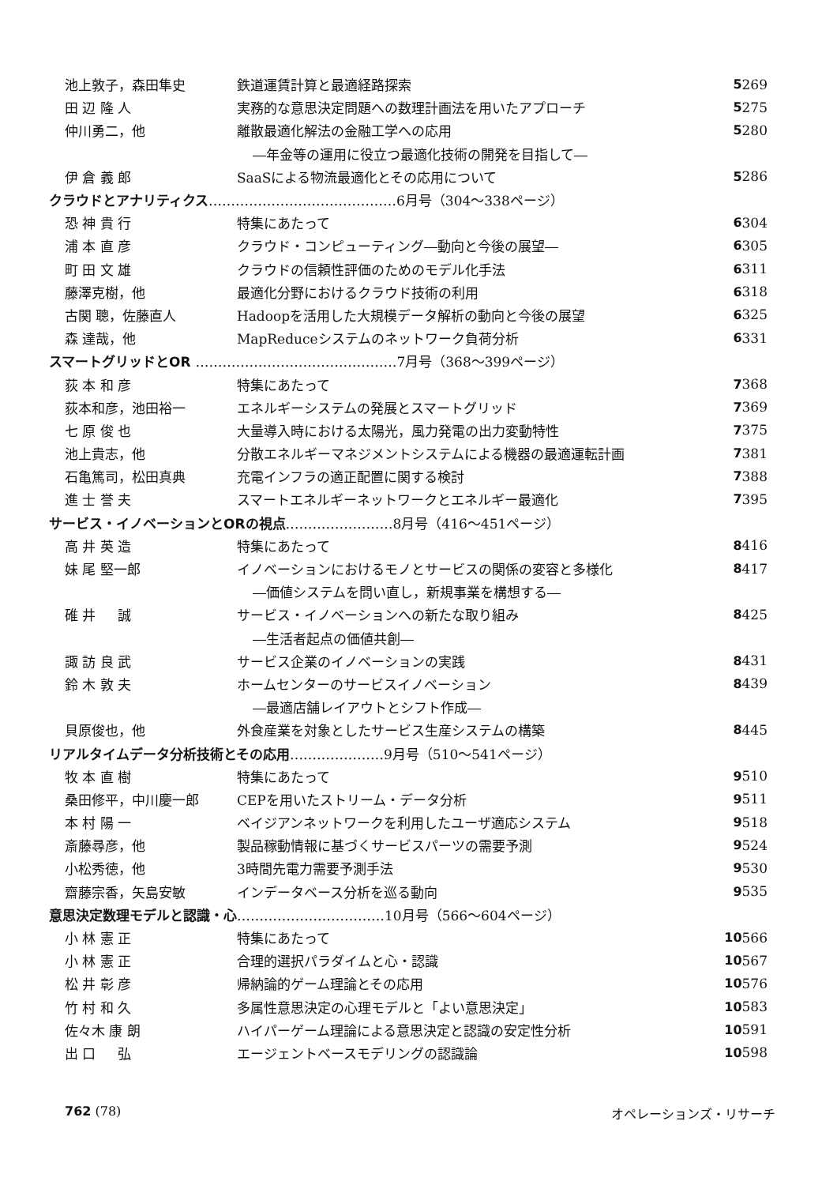| 池上敦子，森田隼史 | 鉄道運賃計算と最適経路探索 | 5 | 269 |
| 田 辺 隆 人 | 実務的な意思決定問題への数理計画法を用いたアプローチ | 5 | 275 |
| 仲川勇二，他 | 離散最適化解法の金融工学への応用 | 5 | 280 |
| | ―年金等の運用に役立つ最適化技術の開発を目指して― | | |
| 伊 倉 義 郎 | SaaSによる物流最適化とその応用について | 5 | 286 |
| クラウドとアナリティクス ……………………………………6月号（304～338ページ） | | | |
| 恐 神 貴 行 | 特集にあたって | 6 | 304 |
| 浦 本 直 彦 | クラウド・コンピューティング―動向と今後の展望― | 6 | 305 |
| 町 田 文 雄 | クラウドの信頼性評価のためのモデル化手法 | 6 | 311 |
| 藤澤克樹，他 | 最適化分野におけるクラウド技術の利用 | 6 | 318 |
| 古関 聰，佐藤直人 | Hadoopを活用した大規模データ解析の動向と今後の展望 | 6 | 325 |
| 森 達哉，他 | MapReduceシステムのネットワーク負荷分析 | 6 | 331 |
| スマートグリッドとOR ………………………………………7月号（368～399ページ） | | | |
| 荻 本 和 彦 | 特集にあたって | 7 | 368 |
| 荻本和彦，池田裕一 | エネルギーシステムの発展とスマートグリッド | 7 | 369 |
| 七 原 俊 也 | 大量導入時における太陽光，風力発電の出力変動特性 | 7 | 375 |
| 池上貴志，他 | 分散エネルギーマネジメントシステムによる機器の最適運転計画 | 7 | 381 |
| 石亀篤司，松田真典 | 充電インフラの適正配置に関する検討 | 7 | 388 |
| 進 士 誉 夫 | スマートエネルギーネットワークとエネルギー最適化 | 7 | 395 |
| サービス・イノベーションとORの視点 ……………………8月号（416～451ページ） | | | |
| 高 井 英 造 | 特集にあたって | 8 | 416 |
| 妹 尾 堅一郎 | イノベーションにおけるモノとサービスの関係の変容と多様化 | 8 | 417 |
| | ―価値システムを問い直し，新規事業を構想する― | | |
| 碓 井 誠 | サービス・イノベーションへの新たな取り組み | 8 | 425 |
| | ―生活者起点の価値共創― | | |
| 諏 訪 良 武 | サービス企業のイノベーションの実践 | 8 | 431 |
| 鈴 木 敦 夫 | ホームセンターのサービスイノベーション | 8 | 439 |
| | ―最適店舗レイアウトとシフト作成― | | |
| 貝原俊也，他 | 外食産業を対象としたサービス生産システムの構築 | 8 | 445 |
| リアルタイムデータ分析技術とその応用 …………………9月号（510～541ページ） | | | |
| 牧 本 直 樹 | 特集にあたって | 9 | 510 |
| 桑田修平，中川慶一郎 | CEPを用いたストリーム・データ分析 | 9 | 511 |
| 本 村 陽 一 | ベイジアンネットワークを利用したユーザ適応システム | 9 | 518 |
| 斎藤尋彦，他 | 製品稼動情報に基づくサービスパーツの需要予測 | 9 | 524 |
| 小松秀徳，他 | 3時間先電力需要予測手法 | 9 | 530 |
| 齋藤宗香，矢島安敏 | インデータベース分析を巡る動向 | 9 | 535 |
| 意思決定数理モデルと認識・心 ……………………………10月号（566～604ページ） | | | |
| 小 林 憲 正 | 特集にあたって | 10 | 566 |
| 小 林 憲 正 | 合理的選択パラダイムと心・認識 | 10 | 567 |
| 松 井 彰 彦 | 帰納論的ゲーム理論とその応用 | 10 | 576 |
| 竹 村 和 久 | 多属性意思決定の心理モデルと「よい意思決定」 | 10 | 583 |
| 佐々木 康 朗 | ハイパーゲーム理論による意思決定と認識の安定性分析 | 10 | 591 |
| 出 口 弘 | エージェントベースモデリングの認識論 | 10 | 598 |
762 (78) オペレーションズ・リサーチ